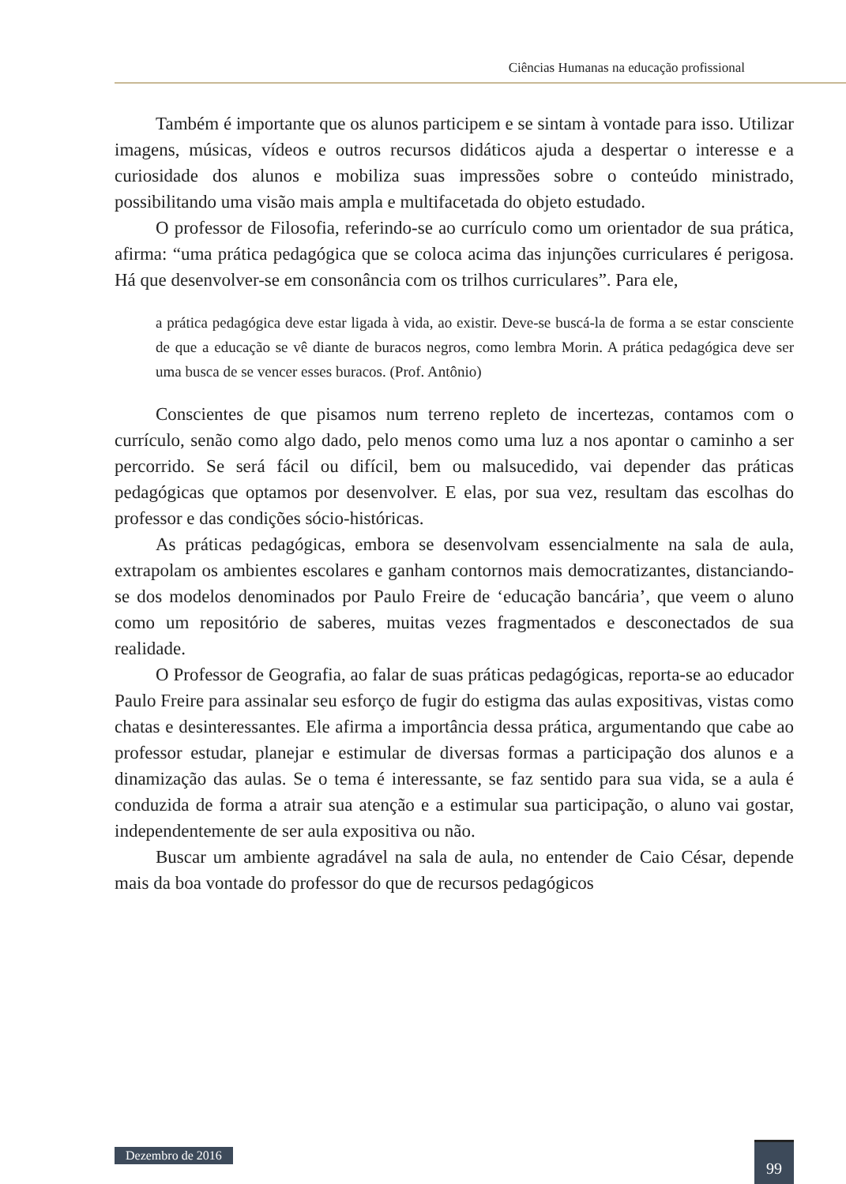Ciências Humanas na educação profissional
Também é importante que os alunos participem e se sintam à vontade para isso. Utilizar imagens, músicas, vídeos e outros recursos didáticos ajuda a despertar o interesse e a curiosidade dos alunos e mobiliza suas impressões sobre o conteúdo ministrado, possibilitando uma visão mais ampla e multifacetada do objeto estudado.
O professor de Filosofia, referindo-se ao currículo como um orientador de sua prática, afirma: “uma prática pedagógica que se coloca acima das injunções curriculares é perigosa. Há que desenvolver-se em consonância com os trilhos curriculares”. Para ele,
a prática pedagógica deve estar ligada à vida, ao existir. Deve-se buscá-la de forma a se estar consciente de que a educação se vê diante de buracos negros, como lembra Morin. A prática pedagógica deve ser uma busca de se vencer esses buracos. (Prof. Antônio)
Conscientes de que pisamos num terreno repleto de incertezas, contamos com o currículo, senão como algo dado, pelo menos como uma luz a nos apontar o caminho a ser percorrido. Se será fácil ou difícil, bem ou malsucedido, vai depender das práticas pedagógicas que optamos por desenvolver. E elas, por sua vez, resultam das escolhas do professor e das condições sócio-históricas.
As práticas pedagógicas, embora se desenvolvam essencialmente na sala de aula, extrapolam os ambientes escolares e ganham contornos mais democratizantes, distanciando-se dos modelos denominados por Paulo Freire de ‘educação bancária’, que veem o aluno como um repositório de saberes, muitas vezes fragmentados e desconectados de sua realidade.
O Professor de Geografia, ao falar de suas práticas pedagógicas, reporta-se ao educador Paulo Freire para assinalar seu esforço de fugir do estigma das aulas expositivas, vistas como chatas e desinteressantes. Ele afirma a importância dessa prática, argumentando que cabe ao professor estudar, planejar e estimular de diversas formas a participação dos alunos e a dinamização das aulas. Se o tema é interessante, se faz sentido para sua vida, se a aula é conduzida de forma a atrair sua atenção e a estimular sua participação, o aluno vai gostar, independentemente de ser aula expositiva ou não.
Buscar um ambiente agradável na sala de aula, no entender de Caio César, depende mais da boa vontade do professor do que de recursos pedagógicos
Dezembro de 2016 99